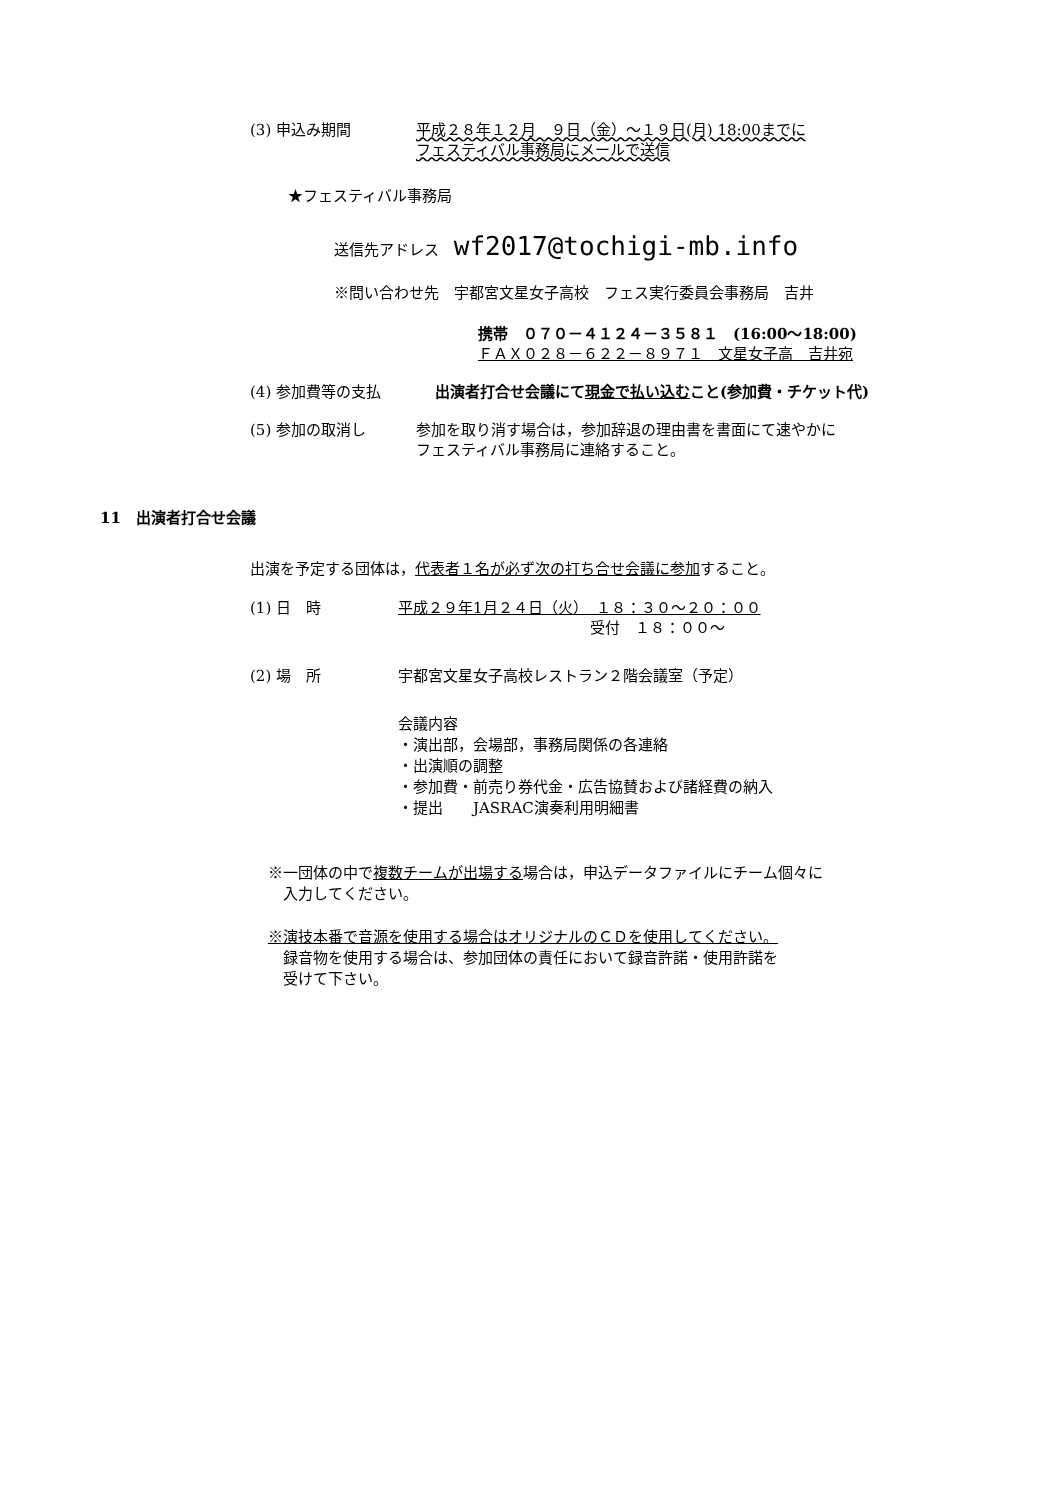(3) 申込み期間 平成２８年１２月　９日（金）～１９日(月) 18:00までに
フェスティバル事務局にメールで送信
★フェスティバル事務局
送信先アドレス wf2017@tochigi-mb.info
※問い合わせ先　宇都宮文星女子高校　フェス実行委員会事務局　吉井
携帯　０７０－４１２４－３５８１　(16:00～18:00)
ＦＡＸ０２８－６２２－８９７１　文星女子高　吉井宛
(4) 参加費等の支払 出演者打合せ会議にて現金で払い込むこと(参加費・チケット代)
(5) 参加の取消し 参加を取り消す場合は，参加辞退の理由書を書面にて速やかに
フェスティバル事務局に連絡すること。
11　出演者打合せ会議
出演を予定する団体は，代表者１名が必ず次の打ち合せ会議に参加すること。
(1) 日　時 平成２９年1月２４日（火）　１８：３０～２０：００
受付　１８：００～
(2) 場　所 宇都宮文星女子高校レストラン２階会議室（予定）
会議内容
・演出部，会場部，事務局関係の各連絡
・出演順の調整
・参加費・前売り券代金・広告協賛および諸経費の納入
・提出　　JASRAC演奏利用明細書
※一団体の中で複数チームが出場する場合は，申込データファイルにチーム個々に
　入力してください。
※演技本番で音源を使用する場合はオリジナルのＣＤを使用してください。
　録音物を使用する場合は、参加団体の責任において録音許諾・使用許諾を
　受けて下さい。